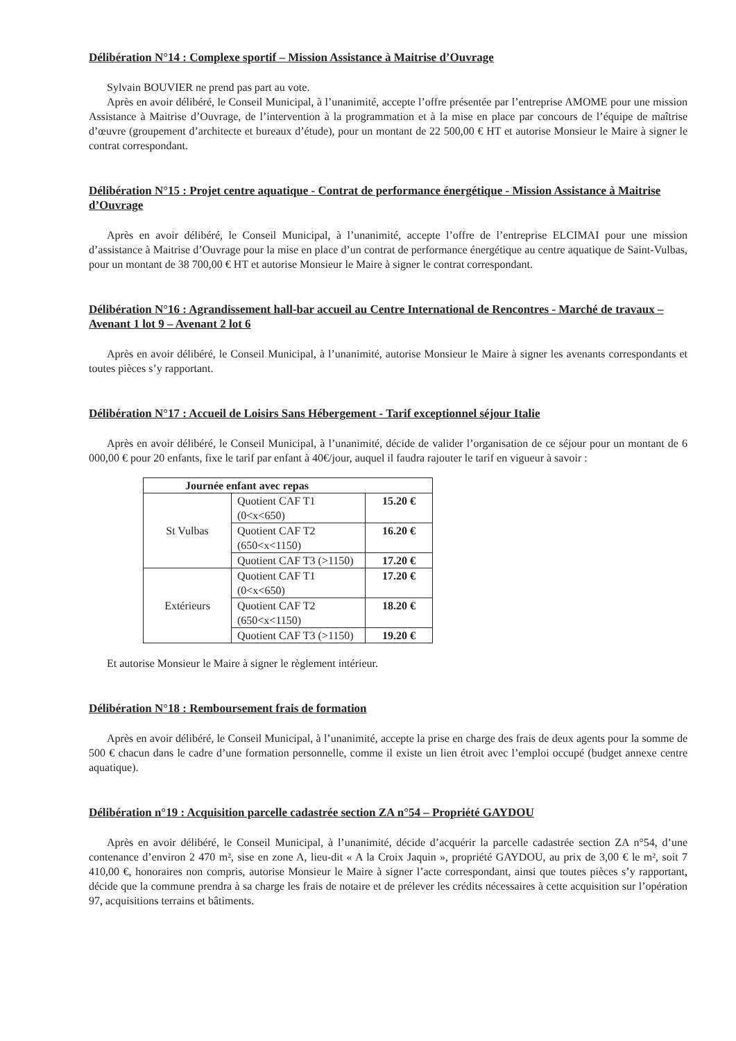Délibération N°14 : Complexe sportif – Mission Assistance à Maitrise d’Ouvrage
Sylvain BOUVIER ne prend pas part au vote.
Après en avoir délibéré, le Conseil Municipal, à l’unanimité, accepte l’offre présentée par l’entreprise AMOME pour une mission Assistance à Maitrise d’Ouvrage, de l’intervention à la programmation et à la mise en place par concours de l’équipe de maîtrise d’œuvre (groupement d’architecte et bureaux d’étude), pour un montant de 22 500,00 € HT et autorise Monsieur le Maire à signer le contrat correspondant.
Délibération N°15 : Projet centre aquatique - Contrat de performance énergétique - Mission Assistance à Maitrise d’Ouvrage
Après en avoir délibéré, le Conseil Municipal, à l’unanimité, accepte l’offre de l’entreprise ELCIMAI pour une mission d’assistance à Maitrise d’Ouvrage pour la mise en place d’un contrat de performance énergétique au centre aquatique de Saint-Vulbas, pour un montant de 38 700,00 € HT et autorise Monsieur le Maire à signer le contrat correspondant.
Délibération N°16 : Agrandissement hall-bar accueil au Centre International de Rencontres - Marché de travaux – Avenant 1 lot 9 – Avenant 2 lot 6
Après en avoir délibéré, le Conseil Municipal, à l’unanimité, autorise Monsieur le Maire à signer les avenants correspondants et toutes pièces s’y rapportant.
Délibération N°17 : Accueil de Loisirs Sans Hébergement - Tarif exceptionnel séjour Italie
Après en avoir délibéré, le Conseil Municipal, à l’unanimité, décide de valider l’organisation de ce séjour pour un montant de 6 000,00 € pour 20 enfants, fixe le tarif par enfant à 40€/jour, auquel il faudra rajouter le tarif en vigueur à savoir :
| Journée enfant avec repas | | |
| --- | --- | --- |
| St Vulbas | Quotient CAF T1 (0<x<650) | 15.20 € |
| | Quotient CAF T2 (650<x<1150) | 16.20 € |
| | Quotient CAF T3 (>1150) | 17.20 € |
| Extérieurs | Quotient CAF T1 (0<x<650) | 17.20 € |
| | Quotient CAF T2 (650<x<1150) | 18.20 € |
| | Quotient CAF T3 (>1150) | 19.20 € |
Et autorise Monsieur le Maire à signer le règlement intérieur.
Délibération N°18 : Remboursement frais de formation
Après en avoir délibéré, le Conseil Municipal, à l’unanimité, accepte la prise en charge des frais de deux agents pour la somme de 500 € chacun dans le cadre d’une formation personnelle, comme il existe un lien étroit avec l’emploi occupé (budget annexe centre aquatique).
Délibération n°19 : Acquisition parcelle cadastrée section ZA n°54 – Propriété GAYDOU
Après en avoir délibéré, le Conseil Municipal, à l’unanimité, décide d’acquérir la parcelle cadastrée section ZA n°54, d’une contenance d’environ 2 470 m², sise en zone A, lieu-dit « A la Croix Jaquin », propriété GAYDOU, au prix de 3,00 € le m², soit 7 410,00 €, honoraires non compris, autorise Monsieur le Maire à signer l’acte correspondant, ainsi que toutes pièces s’y rapportant, décide que la commune prendra à sa charge les frais de notaire et de prélever les crédits nécessaires à cette acquisition sur l’opération 97, acquisitions terrains et bâtiments.